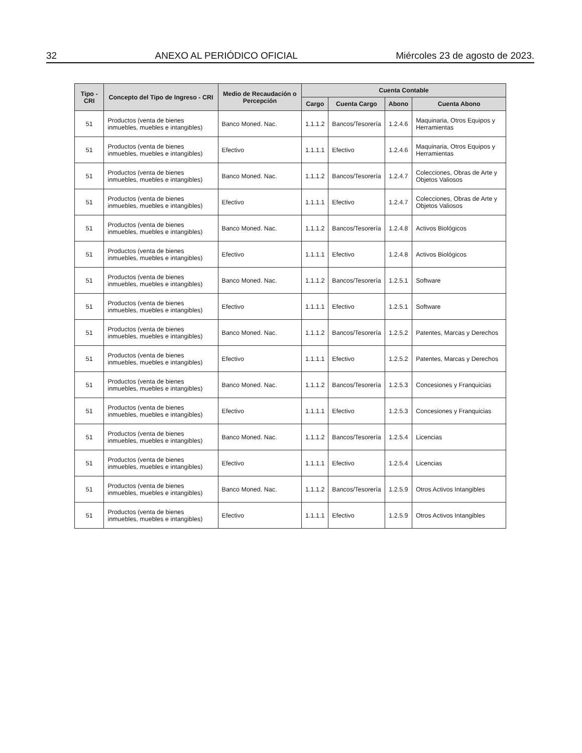32 ANEXO AL PERIÓDICO OFICIAL Miércoles 23 de agosto de 2023.
| Tipo - CRI | Concepto del Tipo de Ingreso - CRI | Medio de Recaudación o Percepción | Cuenta Contable | | | |
| --- | --- | --- | --- | --- | --- | --- |
| | | | Cargo | Cuenta Cargo | Abono | Cuenta Abono |
| 51 | Productos (venta de bienes inmuebles, muebles e intangibles) | Banco Moned. Nac. | 1.1.1.2 | Bancos/Tesorería | 1.2.4.6 | Maquinaria, Otros Equipos y Herramientas |
| 51 | Productos (venta de bienes inmuebles, muebles e intangibles) | Efectivo | 1.1.1.1 | Efectivo | 1.2.4.6 | Maquinaria, Otros Equipos y Herramientas |
| 51 | Productos (venta de bienes inmuebles, muebles e intangibles) | Banco Moned. Nac. | 1.1.1.2 | Bancos/Tesorería | 1.2.4.7 | Colecciones, Obras de Arte y Objetos Valiosos |
| 51 | Productos (venta de bienes inmuebles, muebles e intangibles) | Efectivo | 1.1.1.1 | Efectivo | 1.2.4.7 | Colecciones, Obras de Arte y Objetos Valiosos |
| 51 | Productos (venta de bienes inmuebles, muebles e intangibles) | Banco Moned. Nac. | 1.1.1.2 | Bancos/Tesorería | 1.2.4.8 | Activos Biológicos |
| 51 | Productos (venta de bienes inmuebles, muebles e intangibles) | Efectivo | 1.1.1.1 | Efectivo | 1.2.4.8 | Activos Biológicos |
| 51 | Productos (venta de bienes inmuebles, muebles e intangibles) | Banco Moned. Nac. | 1.1.1.2 | Bancos/Tesorería | 1.2.5.1 | Software |
| 51 | Productos (venta de bienes inmuebles, muebles e intangibles) | Efectivo | 1.1.1.1 | Efectivo | 1.2.5.1 | Software |
| 51 | Productos (venta de bienes inmuebles, muebles e intangibles) | Banco Moned. Nac. | 1.1.1.2 | Bancos/Tesorería | 1.2.5.2 | Patentes, Marcas y Derechos |
| 51 | Productos (venta de bienes inmuebles, muebles e intangibles) | Efectivo | 1.1.1.1 | Efectivo | 1.2.5.2 | Patentes, Marcas y Derechos |
| 51 | Productos (venta de bienes inmuebles, muebles e intangibles) | Banco Moned. Nac. | 1.1.1.2 | Bancos/Tesorería | 1.2.5.3 | Concesiones y Franquicias |
| 51 | Productos (venta de bienes inmuebles, muebles e intangibles) | Efectivo | 1.1.1.1 | Efectivo | 1.2.5.3 | Concesiones y Franquicias |
| 51 | Productos (venta de bienes inmuebles, muebles e intangibles) | Banco Moned. Nac. | 1.1.1.2 | Bancos/Tesorería | 1.2.5.4 | Licencias |
| 51 | Productos (venta de bienes inmuebles, muebles e intangibles) | Efectivo | 1.1.1.1 | Efectivo | 1.2.5.4 | Licencias |
| 51 | Productos (venta de bienes inmuebles, muebles e intangibles) | Banco Moned. Nac. | 1.1.1.2 | Bancos/Tesorería | 1.2.5.9 | Otros Activos Intangibles |
| 51 | Productos (venta de bienes inmuebles, muebles e intangibles) | Efectivo | 1.1.1.1 | Efectivo | 1.2.5.9 | Otros Activos Intangibles |